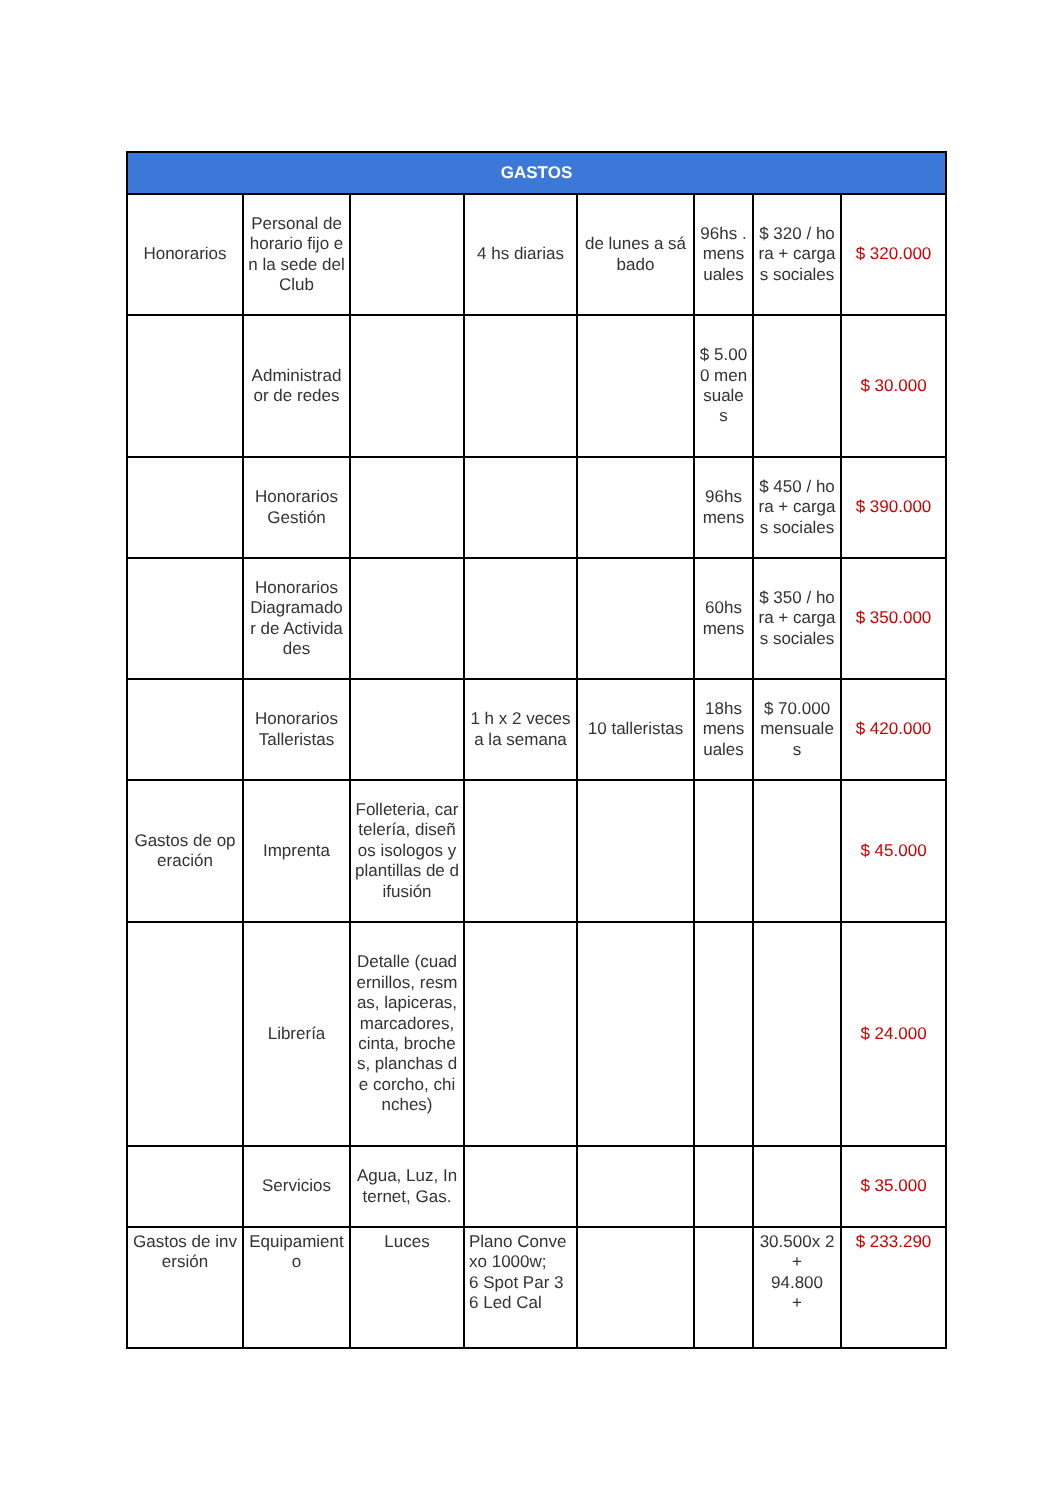| GASTOS | | | | | | | |
| --- | --- | --- | --- | --- | --- | --- | --- |
| Honorarios | Personal de horario fijo en la sede del Club | | 4 hs diarias | de lunes a sábado | 96hs . mensuales | $ 320 / hora + cargas sociales | $ 320.000 |
| | Administrador de redes | | | | $ 5.000 mensuales | | $ 30.000 |
| | Honorarios Gestión | | | | 96hs mens | $ 450 / hora + cargas sociales | $ 390.000 |
| | Honorarios Diagramador de Actividades | | | | 60hs mens | $ 350 / hora + cargas sociales | $ 350.000 |
| | Honorarios Talleristas | | 1 h x 2 veces a la semana | 10 talleristas | 18hs mensuales | $ 70.000 mensuales | $ 420.000 |
| Gastos de operación | Imprenta | Folleteria, cartelería, diseños isologos y plantillas de difusión | | | | | $ 45.000 |
| | Librería | Detalle (cuadernillos, resmas, lapiceras, marcadores, cinta, broches, planchas de corcho, chinches) | | | | | $ 24.000 |
| | Servicios | Agua, Luz, Internet, Gas. | | | | | $ 35.000 |
| Gastos de inversión | Equipamiento | Luces | Plano Convexo 1000w; 6 Spot Par 36 Led Cal | | | 30.500x 2 + 94.800 + | $ 233.290 |